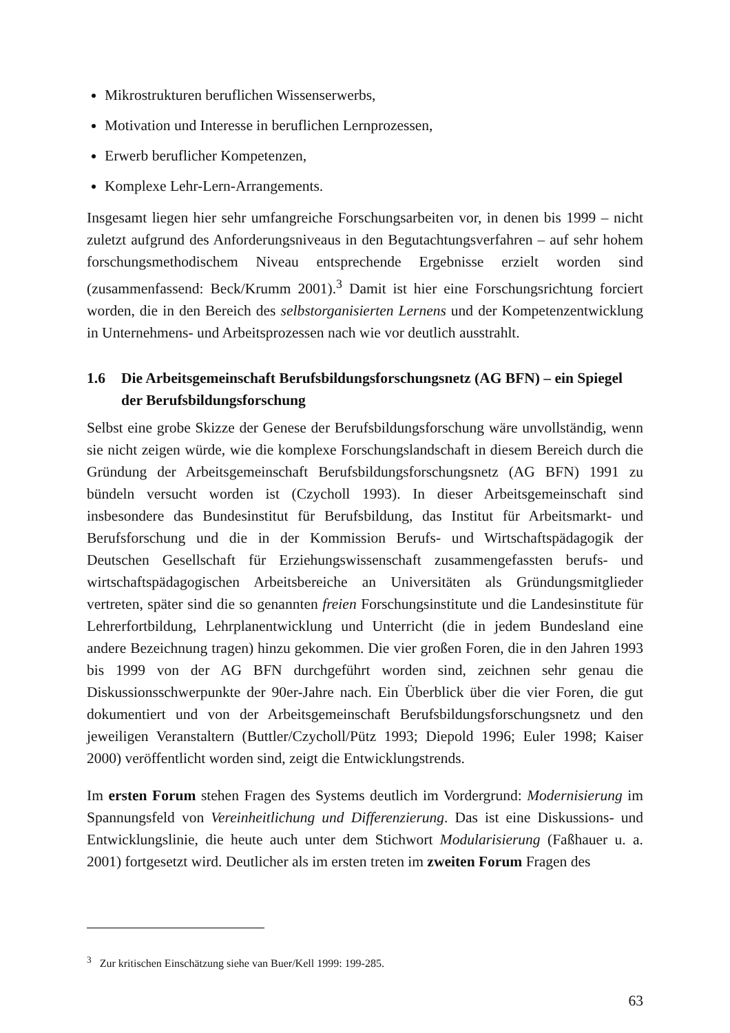Mikrostrukturen beruflichen Wissenserwerbs,
Motivation und Interesse in beruflichen Lernprozessen,
Erwerb beruflicher Kompetenzen,
Komplexe Lehr-Lern-Arrangements.
Insgesamt liegen hier sehr umfangreiche Forschungsarbeiten vor, in denen bis 1999 – nicht zuletzt aufgrund des Anforderungsniveaus in den Begutachtungsverfahren – auf sehr hohem forschungsmethodischem Niveau entsprechende Ergebnisse erzielt worden sind (zusammenfassend: Beck/Krumm 2001).<sup>3</sup> Damit ist hier eine Forschungsrichtung forciert worden, die in den Bereich des selbstorganisierten Lernens und der Kompetenz­entwicklung in Unternehmens- und Arbeitsprozessen nach wie vor deutlich ausstrahlt.
1.6 Die Arbeitsgemeinschaft Berufsbildungsforschungsnetz (AG BFN) – ein Spiegel der Berufsbildungsforschung
Selbst eine grobe Skizze der Genese der Berufsbildungsforschung wäre unvollständig, wenn sie nicht zeigen würde, wie die komplexe Forschungslandschaft in diesem Bereich durch die Gründung der Arbeitsgemeinschaft Berufsbildungsforschungsnetz (AG BFN) 1991 zu bündeln versucht worden ist (Czycholl 1993). In dieser Arbeitsgemeinschaft sind insbesondere das Bundesinstitut für Berufsbildung, das Institut für Arbeitsmarkt- und Berufsforschung und die in der Kommission Berufs- und Wirtschaftspädagogik der Deutschen Gesellschaft für Erziehungswissenschaft zusammengefassten berufs- und wirtschaftspädagogischen Arbeitsbereiche an Universitäten als Gründungsmitglieder vertreten, später sind die so genannten freien Forschungsinstitute und die Landesinstitute für Lehrerfortbildung, Lehrplanentwicklung und Unterricht (die in jedem Bundesland eine andere Bezeichnung tragen) hinzu gekommen. Die vier großen Foren, die in den Jahren 1993 bis 1999 von der AG BFN durchgeführt worden sind, zeichnen sehr genau die Diskussionsschwerpunkte der 90er-Jahre nach. Ein Überblick über die vier Foren, die gut dokumentiert und von der Arbeitsgemeinschaft Berufsbildungsforschungsnetz und den jeweiligen Veranstaltern (Buttler/Czycholl/Pütz 1993; Diepold 1996; Euler 1998; Kaiser 2000) veröffentlicht worden sind, zeigt die Entwicklungstrends.
Im ersten Forum stehen Fragen des Systems deutlich im Vordergrund: Modernisierung im Spannungsfeld von Vereinheitlichung und Differenzierung. Das ist eine Diskussions- und Entwicklungslinie, die heute auch unter dem Stichwort Modularisierung (Faßhauer u. a. 2001) fortgesetzt wird. Deutlicher als im ersten treten im zweiten Forum Fragen des
<sup>3</sup> Zur kritischen Einschätzung siehe van Buer/Kell 1999: 199-285.
63